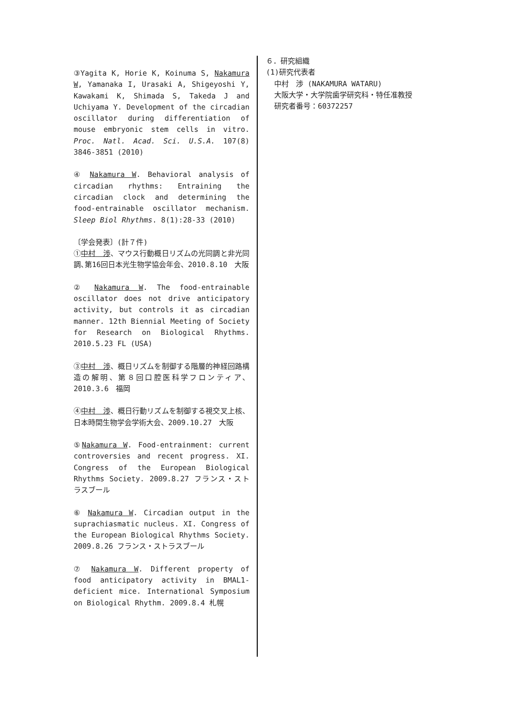③Yagita K, Horie K, Koinuma S, Nakamura W, Yamanaka I, Urasaki A, Shigeyoshi Y, Kawakami K, Shimada S, Takeda J and Uchiyama Y. Development of the circadian oscillator during differentiation of mouse embryonic stem cells in vitro. Proc. Natl. Acad. Sci. U.S.A. 107(8) 3846-3851 (2010)
④ Nakamura W. Behavioral analysis of circadian rhythms: Entraining the circadian clock and determining the food-entrainable oscillator mechanism. Sleep Biol Rhythms. 8(1):28-33 (2010)
〔学会発表〕(計７件)
①中村　渉、マウス行動概日リズムの光同調と非光同調､第16回日本光生物学協会年会、2010.8.10　大阪
② Nakamura W. The food-entrainable oscillator does not drive anticipatory activity, but controls it as circadian manner. 12th Biennial Meeting of Society for Research on Biological Rhythms. 2010.5.23 FL (USA)
③中村　渉、概日リズムを制御する階層的神経回路構造の解明、第８回口腔医科学フロンティア、2010.3.6　福岡
④中村　渉、概日行動リズムを制御する視交叉上核、日本時間生物学会学術大会、2009.10.27　大阪
⑤Nakamura W. Food-entrainment: current controversies and recent progress. XI. Congress of the European Biological Rhythms Society. 2009.8.27 フランス・ストラスブール
⑥ Nakamura W. Circadian output in the suprachiasmatic nucleus. XI. Congress of the European Biological Rhythms Society. 2009.8.26 フランス・ストラスブール
⑦ Nakamura W. Different property of food anticipatory activity in BMAL1-deficient mice. International Symposium on Biological Rhythm. 2009.8.4 札幌
６．研究組織
(1)研究代表者
中村　渉 (NAKAMURA WATARU)
大阪大学・大学院歯学研究科・特任准教授
研究者番号：60372257